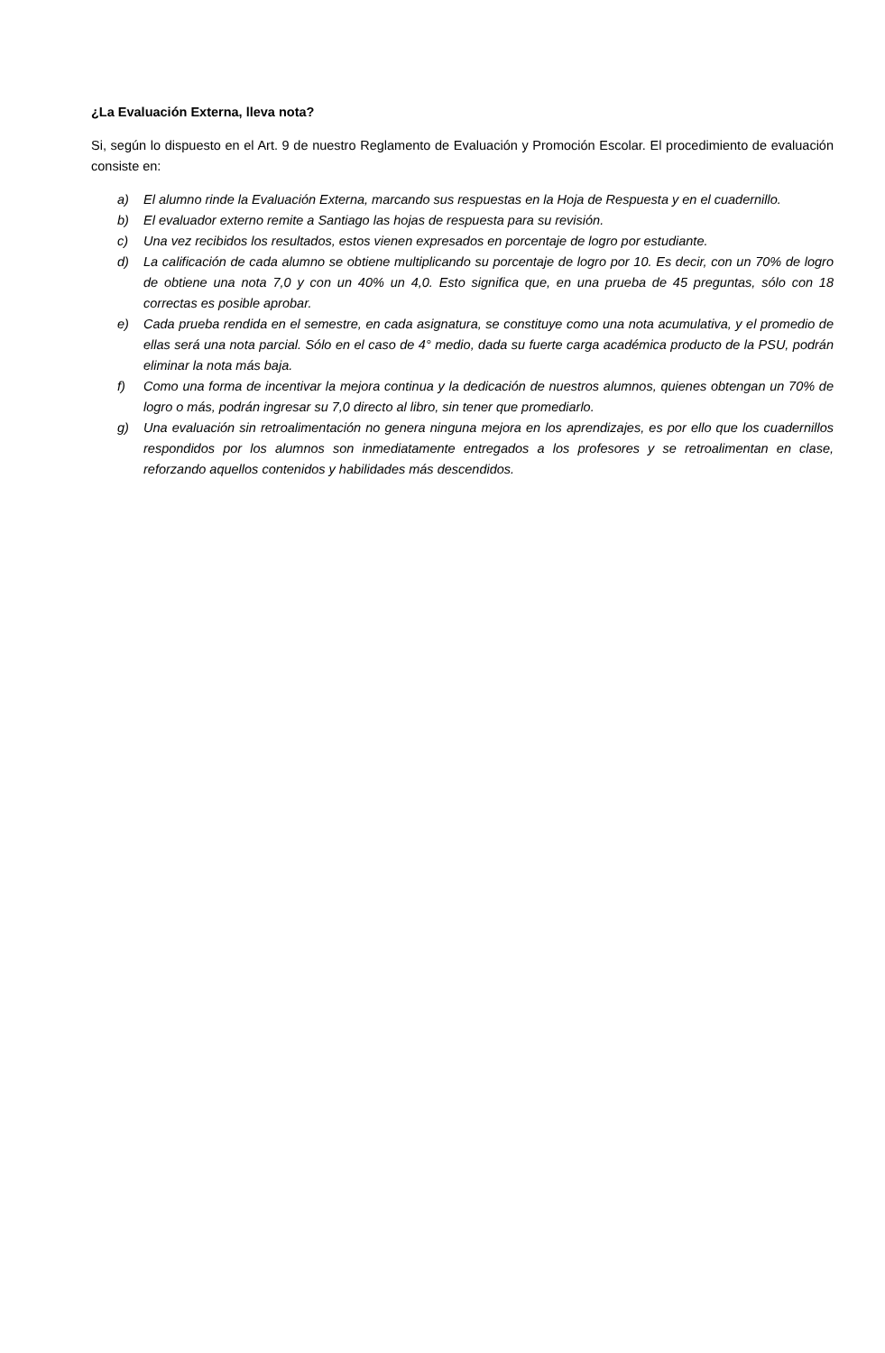¿La Evaluación Externa, lleva nota?
Si, según lo dispuesto en el Art. 9 de nuestro Reglamento de Evaluación y Promoción Escolar. El procedimiento de evaluación consiste en:
a) El alumno rinde la Evaluación Externa, marcando sus respuestas en la Hoja de Respuesta y en el cuadernillo.
b) El evaluador externo remite a Santiago las hojas de respuesta para su revisión.
c) Una vez recibidos los resultados, estos vienen expresados en porcentaje de logro por estudiante.
d) La calificación de cada alumno se obtiene multiplicando su porcentaje de logro por 10. Es decir, con un 70% de logro de obtiene una nota 7,0 y con un 40% un 4,0. Esto significa que, en una prueba de 45 preguntas, sólo con 18 correctas es posible aprobar.
e) Cada prueba rendida en el semestre, en cada asignatura, se constituye como una nota acumulativa, y el promedio de ellas será una nota parcial. Sólo en el caso de 4° medio, dada su fuerte carga académica producto de la PSU, podrán eliminar la nota más baja.
f) Como una forma de incentivar la mejora continua y la dedicación de nuestros alumnos, quienes obtengan un 70% de logro o más, podrán ingresar su 7,0 directo al libro, sin tener que promediarlo.
g) Una evaluación sin retroalimentación no genera ninguna mejora en los aprendizajes, es por ello que los cuadernillos respondidos por los alumnos son inmediatamente entregados a los profesores y se retroalimentan en clase, reforzando aquellos contenidos y habilidades más descendidos.